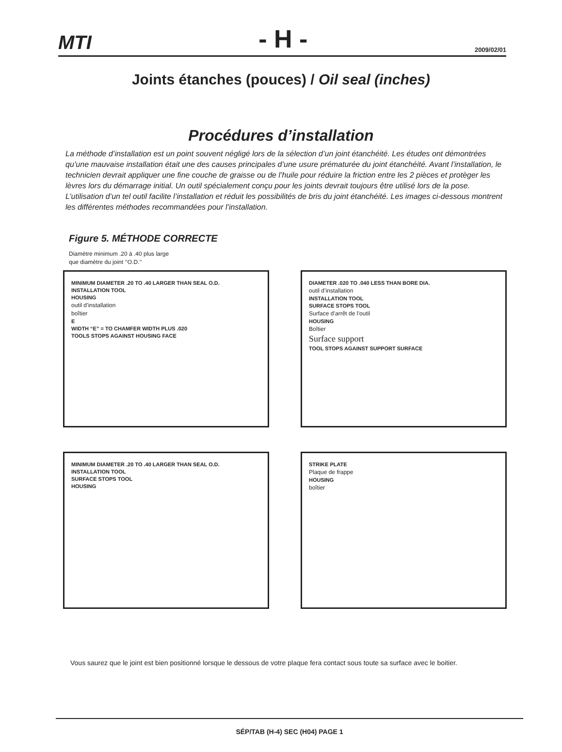MTI - H - 2009/02/01
Joints étanches (pouces) / Oil seal (inches)
Procédures d’installation
La méthode d’installation est un point souvent négligé lors de la sélection d’un joint étanchéité. Les études ont démontrées qu’une mauvaise installation était une des causes principales d’une usure prématurée du joint étanchéité. Avant l’installation, le technicien devrait appliquer une fine couche de graisse ou de l’huile pour réduire la friction entre les 2 pièces et protèger les lèvres lors du démarrage initial. Un outil spécialement conçu pour les joints devrait toujours être utilisé lors de la pose. L’utilisation d’un tel outil facilite l’installation et réduit les possibilités de bris du joint étanchéité. Les images ci-dessous montrent les différentes méthodes recommandées pour l’installation.
Figure 5. MÉTHODE CORRECTE
Diamètre minimum .20 à .40 plus large
que diamètre du joint ‘’O.D.’’
MINIMUM DIAMETER .20 TO .40 LARGER THAN SEAL O.D.
INSTALLATION TOOL
HOUSING
outil d’installation
boîtier
E
WIDTH “E” = TO CHAMFER WIDTH PLUS .020
TOOLS STOPS AGAINST HOUSING FACE
DIAMETER .020 TO .040 LESS THAN BORE DIA.
outil d’installation
INSTALLATION TOOL
SURFACE STOPS TOOL
Surface d’arrêt de l’outil
HOUSING
Boîtier
Surface support
TOOL STOPS AGAINST SUPPORT SURFACE
MINIMUM DIAMETER .20 TO .40 LARGER THAN SEAL O.D.
INSTALLATION TOOL
SURFACE STOPS TOOL
HOUSING
STRIKE PLATE
Plaque de frappe
HOUSING
boîtier
Vous saurez que le joint est bien positionné lorsque le dessous de votre plaque fera contact sous toute sa surface avec le boitier.
SÉP/TAB (H-4) SEC (H04) PAGE 1